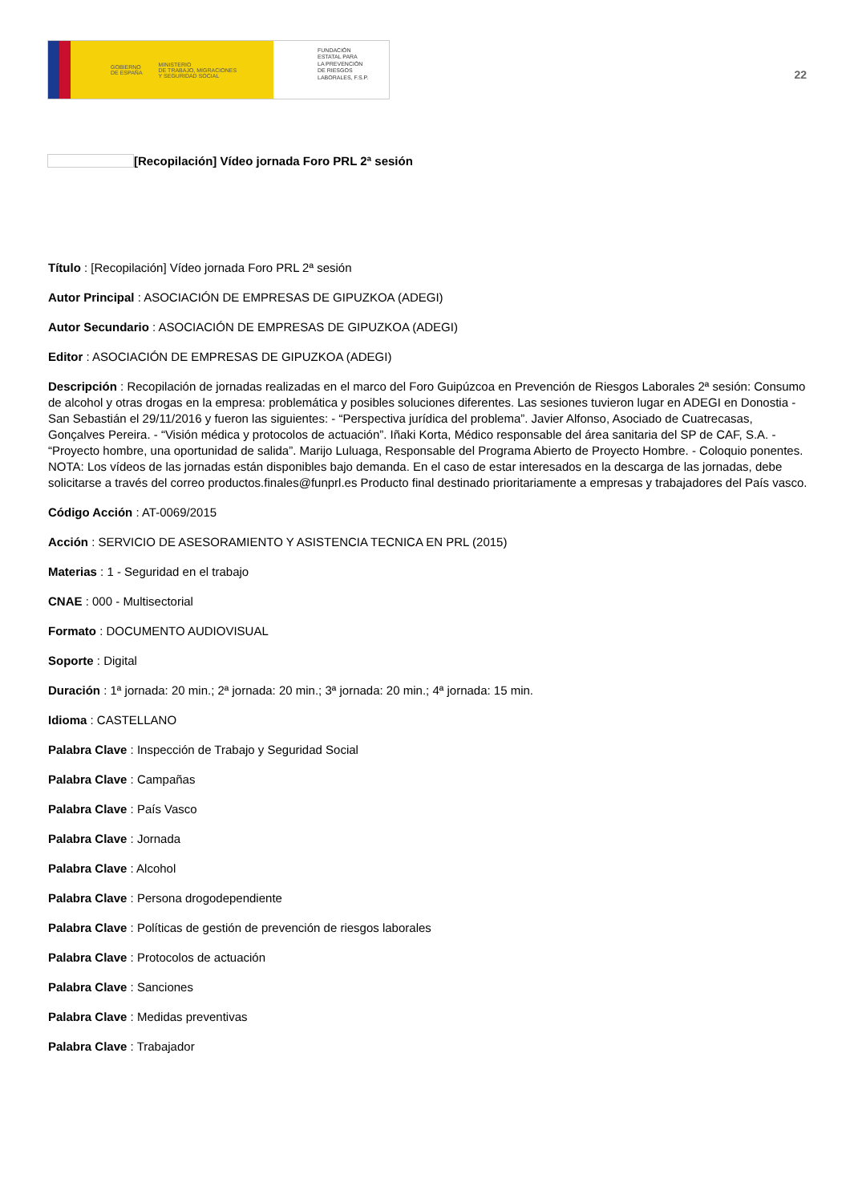GOBIERNO
DE ESPAÑA MINISTERIO
DE TRABAJO, MIGRACIONES
Y SEGURIDAD SOCIAL
FUNDACIÓN
ESTATAL PARA
LA PREVENCIÓN
DE RIESGOS
LABORALES, F.S.P.
22
[Recopilación] Vídeo jornada Foro PRL 2ª sesión
Título : [Recopilación] Vídeo jornada Foro PRL 2ª sesión
Autor Principal : ASOCIACIÓN DE EMPRESAS DE GIPUZKOA (ADEGI)
Autor Secundario : ASOCIACIÓN DE EMPRESAS DE GIPUZKOA (ADEGI)
Editor : ASOCIACIÓN DE EMPRESAS DE GIPUZKOA (ADEGI)
Descripción : Recopilación de jornadas realizadas en el marco del Foro Guipúzcoa en Prevención de Riesgos Laborales 2ª sesión: Consumo de alcohol y otras drogas en la empresa: problemática y posibles soluciones diferentes. Las sesiones tuvieron lugar en ADEGI en Donostia - San Sebastián el 29/11/2016 y fueron las siguientes: - “Perspectiva jurídica del problema”. Javier Alfonso, Asociado de Cuatrecasas, Gonçalves Pereira. - “Visión médica y protocolos de actuación”. Iñaki Korta, Médico responsable del área sanitaria del SP de CAF, S.A. - “Proyecto hombre, una oportunidad de salida”. Marijo Luluaga, Responsable del Programa Abierto de Proyecto Hombre. - Coloquio ponentes. NOTA: Los vídeos de las jornadas están disponibles bajo demanda. En el caso de estar interesados en la descarga de las jornadas, debe solicitarse a través del correo productos.finales@funprl.es Producto final destinado prioritariamente a empresas y trabajadores del País vasco.
Código Acción : AT-0069/2015
Acción : SERVICIO DE ASESORAMIENTO Y ASISTENCIA TECNICA EN PRL (2015)
Materias : 1 - Seguridad en el trabajo
CNAE : 000 - Multisectorial
Formato : DOCUMENTO AUDIOVISUAL
Soporte : Digital
Duración : 1ª jornada: 20 min.; 2ª jornada: 20 min.; 3ª jornada: 20 min.; 4ª jornada: 15 min.
Idioma : CASTELLANO
Palabra Clave : Inspección de Trabajo y Seguridad Social
Palabra Clave : Campañas
Palabra Clave : País Vasco
Palabra Clave : Jornada
Palabra Clave : Alcohol
Palabra Clave : Persona drogodependiente
Palabra Clave : Políticas de gestión de prevención de riesgos laborales
Palabra Clave : Protocolos de actuación
Palabra Clave : Sanciones
Palabra Clave : Medidas preventivas
Palabra Clave : Trabajador